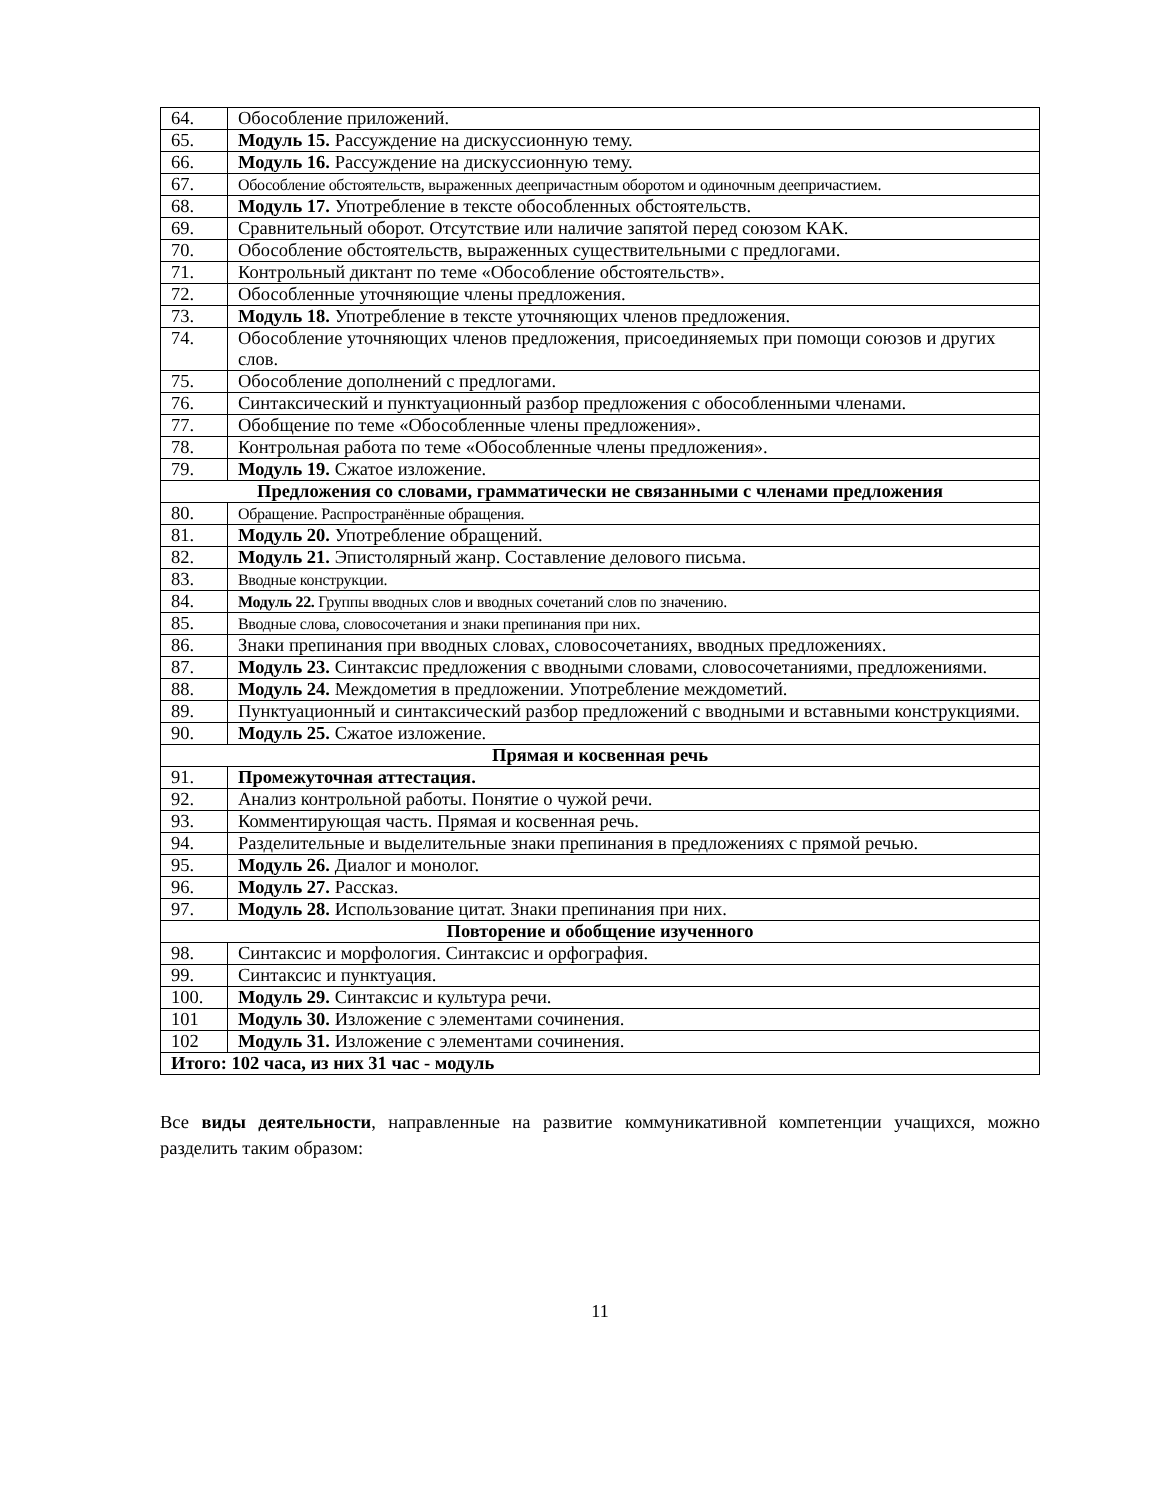| 64. | Обособление приложений. |
| 65. | Модуль 15. Рассуждение на дискуссионную тему. |
| 66. | Модуль 16. Рассуждение на дискуссионную тему. |
| 67. | Обособление обстоятельств, выраженных деепричастным оборотом и одиночным деепричастием. |
| 68. | Модуль 17. Употребление в тексте обособленных обстоятельств. |
| 69. | Сравнительный оборот. Отсутствие или наличие запятой перед союзом КАК. |
| 70. | Обособление обстоятельств, выраженных существительными с предлогами. |
| 71. | Контрольный диктант по теме «Обособление обстоятельств». |
| 72. | Обособленные уточняющие члены предложения. |
| 73. | Модуль 18. Употребление в тексте уточняющих членов предложения. |
| 74. | Обособление уточняющих членов предложения, присоединяемых при помощи союзов и других слов. |
| 75. | Обособление дополнений с предлогами. |
| 76. | Синтаксический и пунктуационный разбор предложения с обособленными членами. |
| 77. | Обобщение по теме «Обособленные члены предложения». |
| 78. | Контрольная работа по теме «Обособленные члены предложения». |
| 79. | Модуль 19. Сжатое изложение. |
| Предложения со словами, грамматически не связанными с членами предложения | |
| 80. | Обращение. Распространённые обращения. |
| 81. | Модуль 20. Употребление обращений. |
| 82. | Модуль 21. Эпистолярный жанр. Составление делового письма. |
| 83. | Вводные конструкции. |
| 84. | Модуль 22. Группы вводных слов и вводных сочетаний слов по значению. |
| 85. | Вводные слова, словосочетания и знаки препинания при них. |
| 86. | Знаки препинания при вводных словах, словосочетаниях, вводных предложениях. |
| 87. | Модуль 23. Синтаксис предложения с вводными словами, словосочетаниями, предложениями. |
| 88. | Модуль 24. Междометия в предложении. Употребление междометий. |
| 89. | Пунктуационный и синтаксический разбор предложений с вводными и вставными конструкциями. |
| 90. | Модуль 25. Сжатое изложение. |
| Прямая и косвенная речь | |
| 91. | Промежуточная аттестация. |
| 92. | Анализ контрольной работы. Понятие о чужой речи. |
| 93. | Комментирующая часть. Прямая и косвенная речь. |
| 94. | Разделительные и выделительные знаки препинания в предложениях с прямой речью. |
| 95. | Модуль 26. Диалог и монолог. |
| 96. | Модуль 27. Рассказ. |
| 97. | Модуль 28. Использование цитат. Знаки препинания при них. |
| Повторение и обобщение изученного | |
| 98. | Синтаксис и морфология. Синтаксис и орфография. |
| 99. | Синтаксис и пунктуация. |
| 100. | Модуль 29. Синтаксис и культура речи. |
| 101 | Модуль 30. Изложение с элементами сочинения. |
| 102 | Модуль 31. Изложение с элементами сочинения. |
| Итого: 102 часа, из них 31 час - модуль | |
Все виды деятельности, направленные на развитие коммуникативной компетенции учащихся, можно разделить таким образом:
11